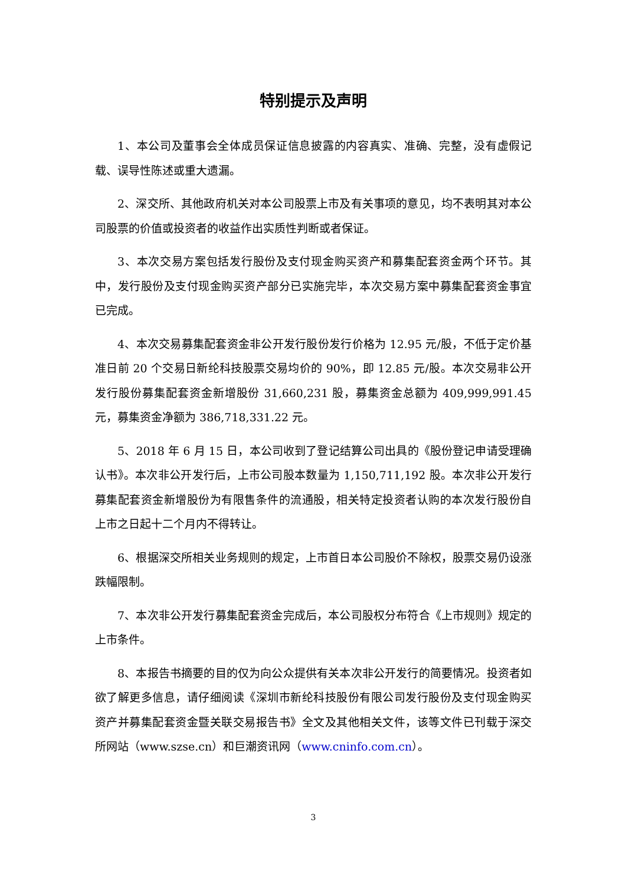特别提示及声明
1、本公司及董事会全体成员保证信息披露的内容真实、准确、完整，没有虚假记载、误导性陈述或重大遗漏。
2、深交所、其他政府机关对本公司股票上市及有关事项的意见，均不表明其对本公司股票的价值或投资者的收益作出实质性判断或者保证。
3、本次交易方案包括发行股份及支付现金购买资产和募集配套资金两个环节。其中，发行股份及支付现金购买资产部分已实施完毕，本次交易方案中募集配套资金事宜已完成。
4、本次交易募集配套资金非公开发行股份发行价格为 12.95 元/股，不低于定价基准日前 20 个交易日新纶科技股票交易均价的 90%，即 12.85 元/股。本次交易非公开发行股份募集配套资金新增股份 31,660,231 股，募集资金总额为 409,999,991.45 元，募集资金净额为 386,718,331.22 元。
5、2018 年 6 月 15 日，本公司收到了登记结算公司出具的《股份登记申请受理确认书》。本次非公开发行后，上市公司股本数量为 1,150,711,192 股。本次非公开发行募集配套资金新增股份为有限售条件的流通股，相关特定投资者认购的本次发行股份自上市之日起十二个月内不得转让。
6、根据深交所相关业务规则的规定，上市首日本公司股价不除权，股票交易仍设涨跌幅限制。
7、本次非公开发行募集配套资金完成后，本公司股权分布符合《上市规则》规定的上市条件。
8、本报告书摘要的目的仅为向公众提供有关本次非公开发行的简要情况。投资者如欲了解更多信息，请仔细阅读《深圳市新纶科技股份有限公司发行股份及支付现金购买资产并募集配套资金暨关联交易报告书》全文及其他相关文件，该等文件已刊载于深交所网站（www.szse.cn）和巨潮资讯网（www.cninfo.com.cn）。
3